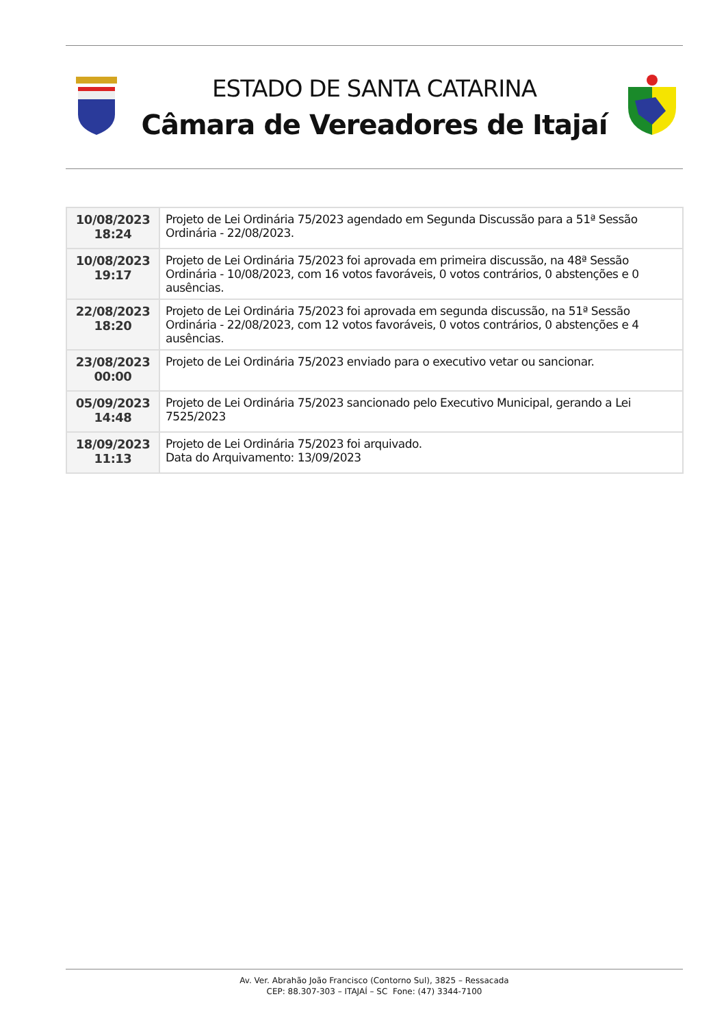ESTADO DE SANTA CATARINA
Câmara de Vereadores de Itajaí
| 10/08/2023 18:24 | Projeto de Lei Ordinária 75/2023 agendado em Segunda Discussão para a 51ª Sessão Ordinária - 22/08/2023. |
| 10/08/2023 19:17 | Projeto de Lei Ordinária 75/2023 foi aprovada em primeira discussão, na 48ª Sessão Ordinária - 10/08/2023, com 16 votos favoráveis, 0 votos contrários, 0 abstenções e 0 ausências. |
| 22/08/2023 18:20 | Projeto de Lei Ordinária 75/2023 foi aprovada em segunda discussão, na 51ª Sessão Ordinária - 22/08/2023, com 12 votos favoráveis, 0 votos contrários, 0 abstenções e 4 ausências. |
| 23/08/2023 00:00 | Projeto de Lei Ordinária 75/2023 enviado para o executivo vetar ou sancionar. |
| 05/09/2023 14:48 | Projeto de Lei Ordinária 75/2023 sancionado pelo Executivo Municipal, gerando a Lei 7525/2023 |
| 18/09/2023 11:13 | Projeto de Lei Ordinária 75/2023 foi arquivado. Data do Arquivamento: 13/09/2023 |
Av. Ver. Abrahão João Francisco (Contorno Sul), 3825 – Ressacada
CEP: 88.307-303 – ITAJAÍ – SC Fone: (47) 3344-7100